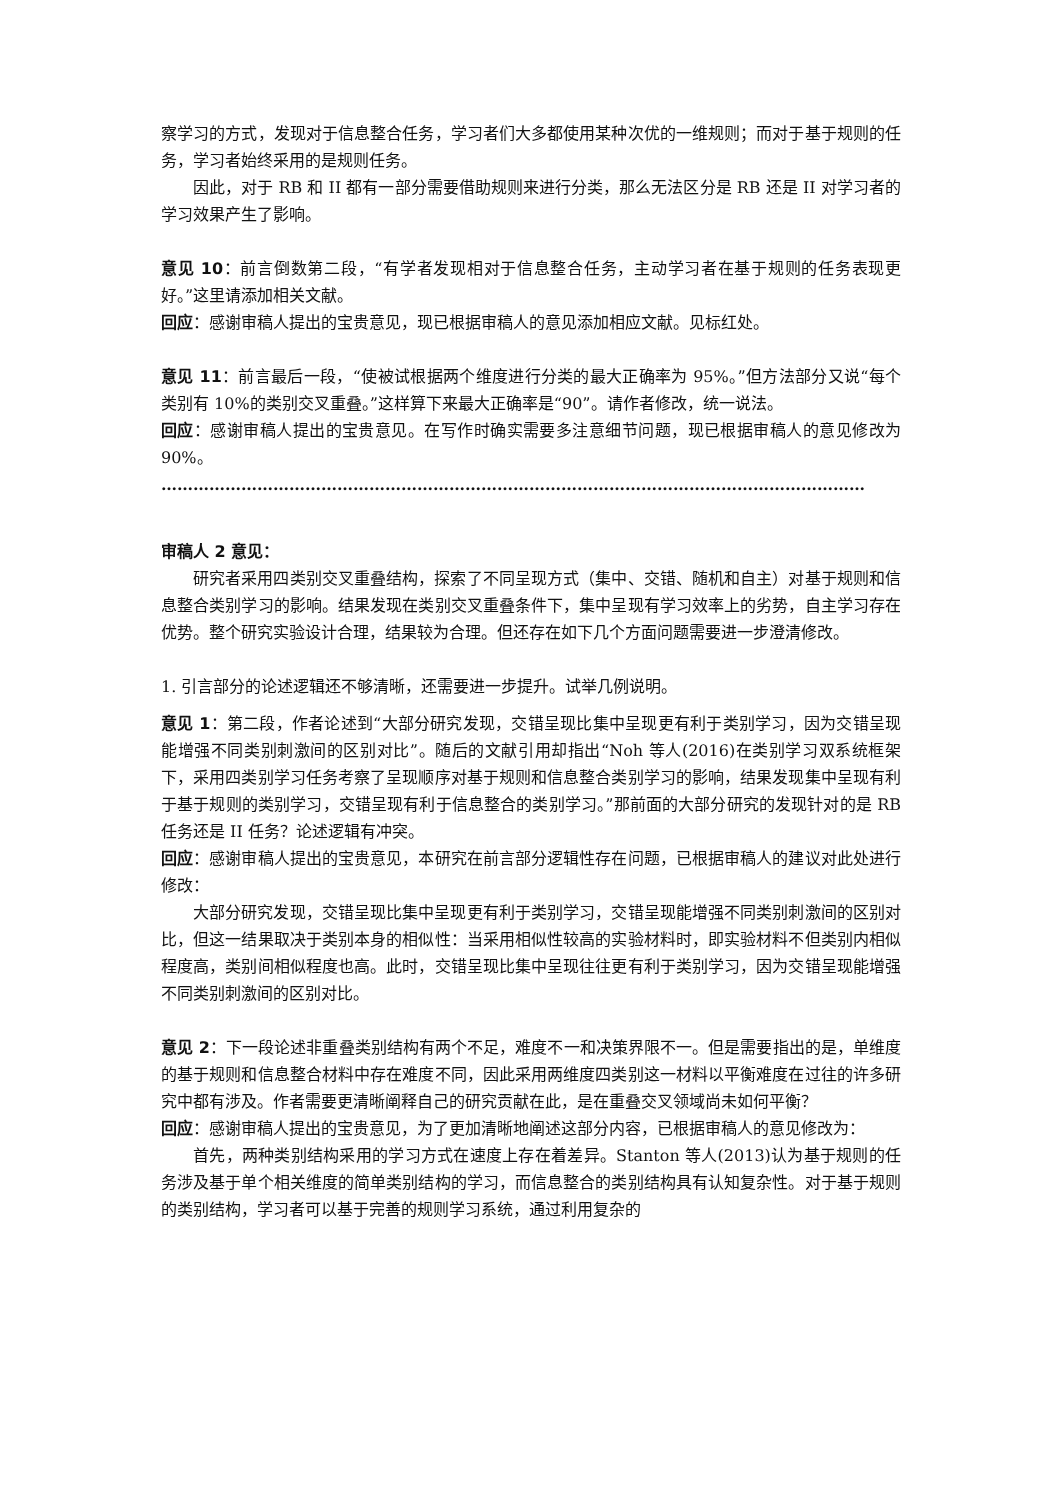察学习的方式，发现对于信息整合任务，学习者们大多都使用某种次优的一维规则；而对于基于规则的任务，学习者始终采用的是规则任务。
因此，对于 RB 和 II 都有一部分需要借助规则来进行分类，那么无法区分是 RB 还是 II 对学习者的学习效果产生了影响。
意见 10：前言倒数第二段，“有学者发现相对于信息整合任务，主动学习者在基于规则的任务表现更好。”这里请添加相关文献。
回应：感谢审稿人提出的宝贵意见，现已根据审稿人的意见添加相应文献。见标红处。
意见 11：前言最后一段，“使被试根据两个维度进行分类的最大正确率为 95%。”但方法部分又说“每个类别有 10%的类别交叉重叠。”这样算下来最大正确率是“90”。请作者修改，统一说法。
回应：感谢审稿人提出的宝贵意见。在写作时确实需要多注意细节问题，现已根据审稿人的意见修改为 90%。
……………………………………………………………………………………………………………………
审稿人 2 意见：
研究者采用四类别交叉重叠结构，探索了不同呈现方式（集中、交错、随机和自主）对基于规则和信息整合类别学习的影响。结果发现在类别交叉重叠条件下，集中呈现有学习效率上的劣势，自主学习存在优势。整个研究实验设计合理，结果较为合理。但还存在如下几个方面问题需要进一步澄清修改。
1. 引言部分的论述逻辑还不够清晰，还需要进一步提升。试举几例说明。
意见 1：第二段，作者论述到“大部分研究发现，交错呈现比集中呈现更有利于类别学习，因为交错呈现能增强不同类别刺激间的区别对比”。随后的文献引用却指出“Noh 等人(2016)在类别学习双系统框架下，采用四类别学习任务考察了呈现顺序对基于规则和信息整合类别学习的影响，结果发现集中呈现有利于基于规则的类别学习，交错呈现有利于信息整合的类别学习。”那前面的大部分研究的发现针对的是 RB 任务还是 II 任务？论述逻辑有冲突。
回应：感谢审稿人提出的宝贵意见，本研究在前言部分逻辑性存在问题，已根据审稿人的建议对此处进行修改：
大部分研究发现，交错呈现比集中呈现更有利于类别学习，交错呈现能增强不同类别刺激间的区别对比，但这一结果取决于类别本身的相似性：当采用相似性较高的实验材料时，即实验材料不但类别内相似程度高，类别间相似程度也高。此时，交错呈现比集中呈现往往更有利于类别学习，因为交错呈现能增强不同类别刺激间的区别对比。
意见 2：下一段论述非重叠类别结构有两个不足，难度不一和决策界限不一。但是需要指出的是，单维度的基于规则和信息整合材料中存在难度不同，因此采用两维度四类别这一材料以平衡难度在过往的许多研究中都有涉及。作者需要更清晰阐释自己的研究贡献在此，是在重叠交叉领域尚未如何平衡？
回应：感谢审稿人提出的宝贵意见，为了更加清晰地阐述这部分内容，已根据审稿人的意见修改为：
首先，两种类别结构采用的学习方式在速度上存在着差异。Stanton 等人(2013)认为基于规则的任务涉及基于单个相关维度的简单类别结构的学习，而信息整合的类别结构具有认知复杂性。对于基于规则的类别结构，学习者可以基于完善的规则学习系统，通过利用复杂的